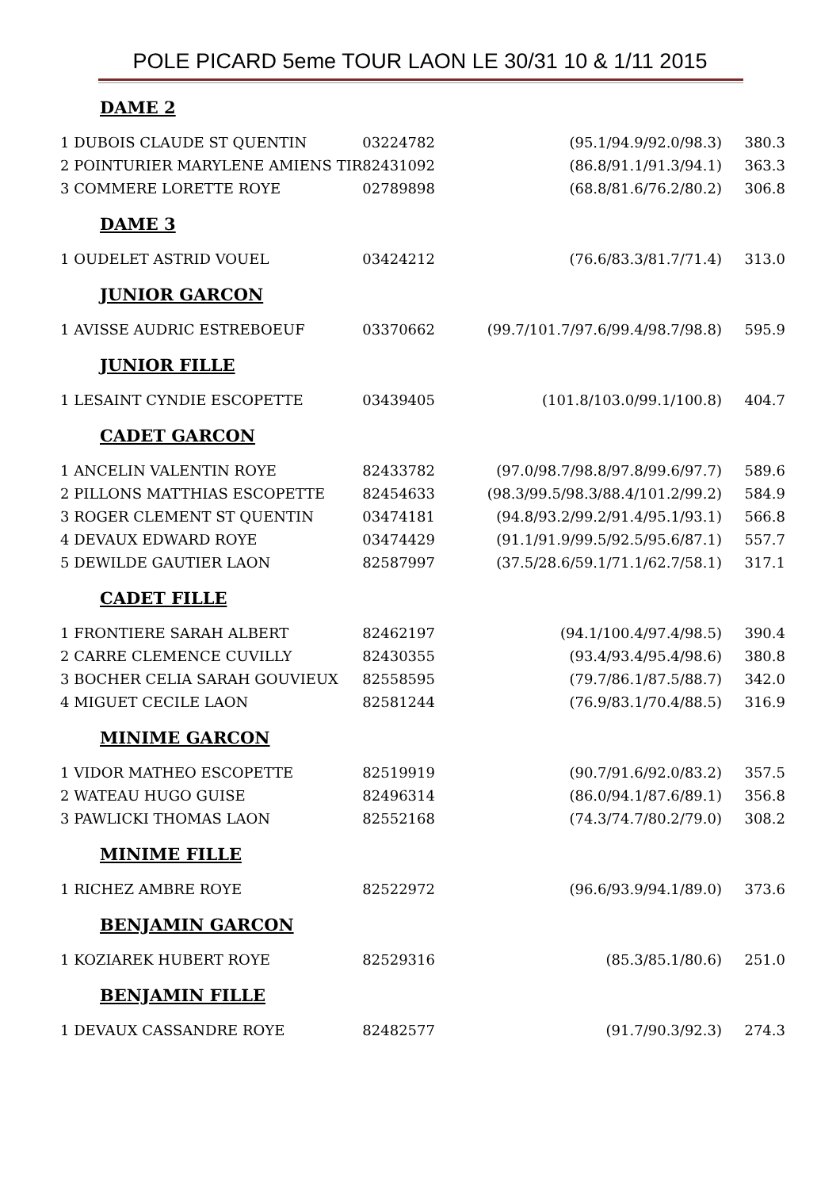POLE PICARD 5eme TOUR LAON LE 30/31 10 & 1/11 2015
| DAME 2 | | | |
| 1 DUBOIS CLAUDE ST QUENTIN | 03224782 | (95.1/94.9/92.0/98.3) | 380.3 |
| 2 POINTURIER MARYLENE AMIENS TIR | 82431092 | (86.8/91.1/91.3/94.1) | 363.3 |
| 3 COMMERE LORETTE ROYE | 02789898 | (68.8/81.6/76.2/80.2) | 306.8 |
| DAME 3 | | | |
| 1 OUDELET ASTRID VOUEL | 03424212 | (76.6/83.3/81.7/71.4) | 313.0 |
| JUNIOR GARCON | | | |
| 1 AVISSE AUDRIC ESTREBOEUF | 03370662 | (99.7/101.7/97.6/99.4/98.7/98.8) | 595.9 |
| JUNIOR FILLE | | | |
| 1 LESAINT CYNDIE ESCOPETTE | 03439405 | (101.8/103.0/99.1/100.8) | 404.7 |
| CADET GARCON | | | |
| 1 ANCELIN VALENTIN ROYE | 82433782 | (97.0/98.7/98.8/97.8/99.6/97.7) | 589.6 |
| 2 PILLONS MATTHIAS ESCOPETTE | 82454633 | (98.3/99.5/98.3/88.4/101.2/99.2) | 584.9 |
| 3 ROGER CLEMENT ST QUENTIN | 03474181 | (94.8/93.2/99.2/91.4/95.1/93.1) | 566.8 |
| 4 DEVAUX EDWARD ROYE | 03474429 | (91.1/91.9/99.5/92.5/95.6/87.1) | 557.7 |
| 5 DEWILDE GAUTIER LAON | 82587997 | (37.5/28.6/59.1/71.1/62.7/58.1) | 317.1 |
| CADET FILLE | | | |
| 1 FRONTIERE SARAH ALBERT | 82462197 | (94.1/100.4/97.4/98.5) | 390.4 |
| 2 CARRE CLEMENCE CUVILLY | 82430355 | (93.4/93.4/95.4/98.6) | 380.8 |
| 3 BOCHER CELIA SARAH GOUVIEUX | 82558595 | (79.7/86.1/87.5/88.7) | 342.0 |
| 4 MIGUET CECILE LAON | 82581244 | (76.9/83.1/70.4/88.5) | 316.9 |
| MINIME GARCON | | | |
| 1 VIDOR MATHEO ESCOPETTE | 82519919 | (90.7/91.6/92.0/83.2) | 357.5 |
| 2 WATEAU HUGO GUISE | 82496314 | (86.0/94.1/87.6/89.1) | 356.8 |
| 3 PAWLICKI THOMAS LAON | 82552168 | (74.3/74.7/80.2/79.0) | 308.2 |
| MINIME FILLE | | | |
| 1 RICHEZ AMBRE ROYE | 82522972 | (96.6/93.9/94.1/89.0) | 373.6 |
| BENJAMIN GARCON | | | |
| 1 KOZIAREK HUBERT ROYE | 82529316 | (85.3/85.1/80.6) | 251.0 |
| BENJAMIN FILLE | | | |
| 1 DEVAUX CASSANDRE ROYE | 82482577 | (91.7/90.3/92.3) | 274.3 |